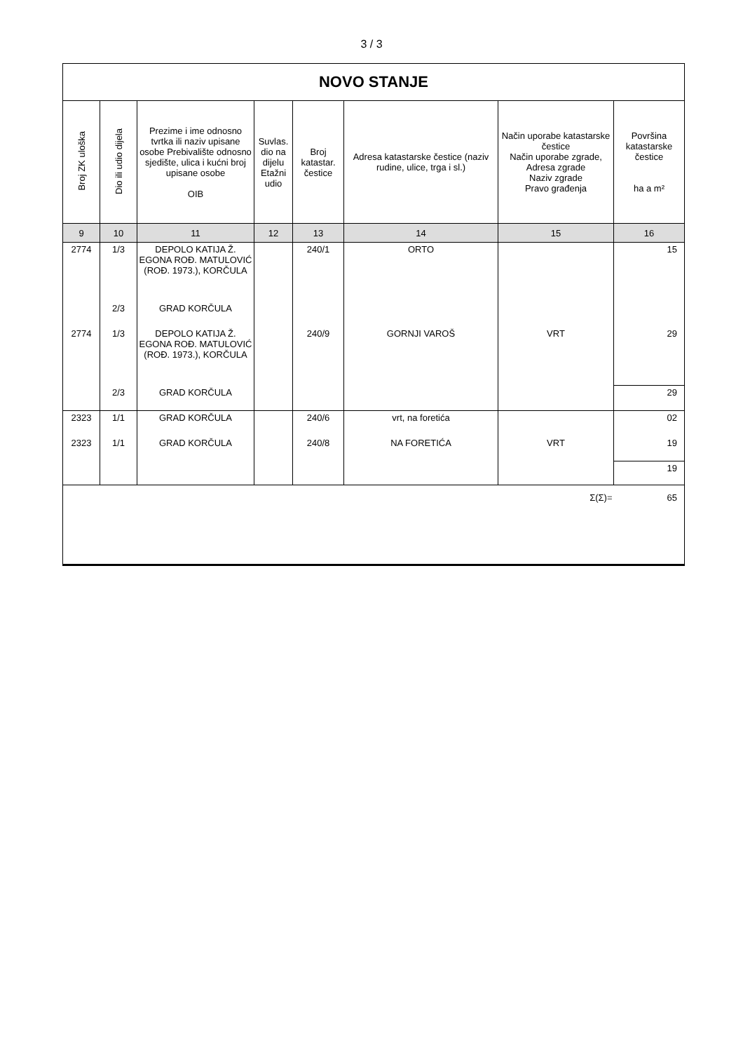3 / 3
| NOVO STANJE | | | | | | | |
| --- | --- | --- | --- | --- | --- | --- | --- |
| Broj ZK uloška | Dio ili udio dijela | Prezime i ime odnosno tvrtka ili naziv upisane osobe Prebivalište odnosno sjedište, ulica i kućni broj upisane osobe OIB | Suvlas. dio na dijelu Etažni udio | Broj katastar. čestice | Adresa katastarske čestice (naziv rudine, ulice, trga i sl.) | Način uporabe katastarske čestice Način uporabe zgrade, Adresa zgrade Naziv zgrade Pravo građenja | Površina katastarske čestice ha a m² |
| 9 | 10 | 11 | 12 | 13 | 14 | 15 | 16 |
| 2774 | 1/3 | DEPOLO KATIJA Ž. EGONA ROĐ. MATULOVIĆ (ROĐ. 1973.), KORČULA | | 240/1 | ORTO | | 15 |
| | 2/3 | GRAD KORČULA | | | | | |
| 2774 | 1/3 | DEPOLO KATIJA Ž. EGONA ROĐ. MATULOVIĆ (ROĐ. 1973.), KORČULA | | 240/9 | GORNJI VAROŠ | VRT | 29 |
| | 2/3 | GRAD KORČULA | | | | | 29 |
| 2323 | 1/1 | GRAD KORČULA | | 240/6 | vrt, na foretića | | 02 |
| 2323 | 1/1 | GRAD KORČULA | | 240/8 | NA FORETIĆA | VRT | 19 |
| | | | | | | | 19 |
| Σ(Σ)= | | | | | | | 65 |